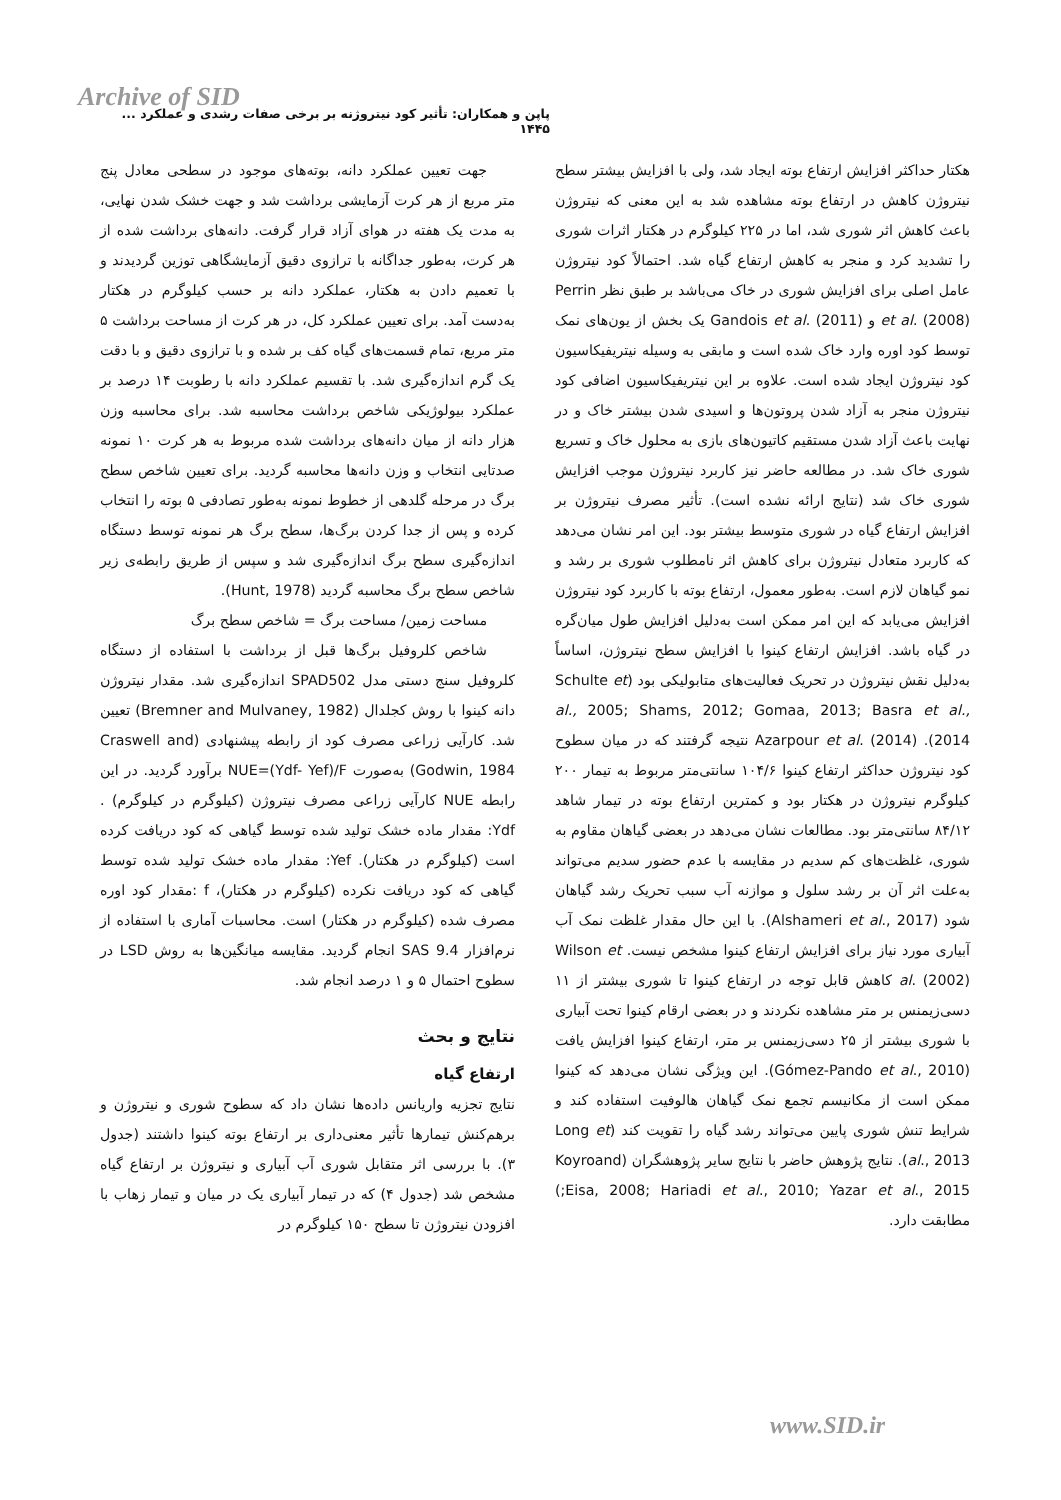Archive of SID
پاپن و همکاران: تأثیر کود نیتروژنه بر برخی صفات رشدی و عملکرد ... ۱۴۴۵
جهت تعیین عملکرد دانه، بوته‌های موجود در سطحی معادل پنج متر مربع از هر کرت آزمایشی برداشت شد و جهت خشک شدن نهایی، به مدت یک هفته در هوای آزاد قرار گرفت. دانه‌های برداشت شده از هر کرت، به‌طور جداگانه با ترازوی دقیق آزمایشگاهی توزین گردیدند و با تعمیم دادن به هکتار، عملکرد دانه بر حسب کیلوگرم در هکتار به‌دست آمد. برای تعیین عملکرد کل، در هر کرت از مساحت برداشت ۵ متر مربع، تمام قسمت‌های گیاه کف بر شده و با ترازوی دقیق و با دقت یک گرم اندازه‌گیری شد. با تقسیم عملکرد دانه با رطوبت ۱۴ درصد بر عملکرد بیولوژیکی شاخص برداشت محاسبه شد. برای محاسبه وزن هزار دانه از میان دانه‌های برداشت شده مربوط به هر کرت ۱۰ نمونه صدتایی انتخاب و وزن دانه‌ها محاسبه گردید. برای تعیین شاخص سطح برگ در مرحله گلدهی از خطوط نمونه به‌طور تصادفی ۵ بوته را انتخاب کرده و پس از جدا کردن برگ‌ها، سطح برگ هر نمونه توسط دستگاه اندازه‌گیری سطح برگ اندازه‌گیری شد و سپس از طریق رابطه‌ی زیر شاخص سطح برگ محاسبه گردید (Hunt, 1978).
مساحت زمین/ مساحت برگ = شاخص سطح برگ
شاخص کلروفیل برگ‌ها قبل از برداشت با استفاده از دستگاه کلروفیل سنج دستی مدل SPAD502 اندازه‌گیری شد. مقدار نیتروژن دانه کینوا با روش کجلدال (Bremner and Mulvaney, 1982) تعیین شد. کارآیی زراعی مصرف کود از رابطه پیشنهادی (Craswell and Godwin, 1984) به‌صورت NUE=(Ydf- Yef)/F برآورد گردید. در این رابطه NUE کارآیی زراعی مصرف نیتروژن (کیلوگرم در کیلوگرم) . Ydf: مقدار ماده خشک تولید شده توسط گیاهی که کود دریافت کرده است (کیلوگرم در هکتار). Yef: مقدار ماده خشک تولید شده توسط گیاهی که کود دریافت نکرده (کیلوگرم در هکتار)، f :مقدار کود اوره مصرف شده (کیلوگرم در هکتار) است. محاسبات آماری با استفاده از نرم‌افزار SAS 9.4 انجام گردید. مقایسه میانگین‌ها به روش LSD در سطوح احتمال ۵ و ۱ درصد انجام شد.
نتایج و بحث
ارتفاع گیاه
نتایج تجزیه واریانس داده‌ها نشان داد که سطوح شوری و نیتروژن و برهم‌کنش تیمارها تأثیر معنی‌داری بر ارتفاع بوته کینوا داشتند (جدول ۳). با بررسی اثر متقابل شوری آب آبیاری و نیتروژن بر ارتفاع گیاه مشخص شد (جدول ۴) که در تیمار آبیاری یک در میان و تیمار زهاب با افزودن نیتروژن تا سطح ۱۵۰ کیلوگرم در
هکتار حداکثر افزایش ارتفاع بوته ایجاد شد، ولی با افزایش بیشتر سطح نیتروژن کاهش در ارتفاع بوته مشاهده شد به این معنی که نیتروژن باعث کاهش اثر شوری شد، اما در ۲۲۵ کیلوگرم در هکتار اثرات شوری را تشدید کرد و منجر به کاهش ارتفاع گیاه شد. احتمالاً کود نیتروژن عامل اصلی برای افزایش شوری در خاک می‌باشد بر طبق نظر Perrin et al. (2008) و Gandois et al. (2011) یک بخش از یون‌های نمک توسط کود اوره وارد خاک شده است و مابقی به وسیله نیتریفیکاسیون کود نیتروژن ایجاد شده است. علاوه بر این نیتریفیکاسیون اضافی کود نیتروژن منجر به آزاد شدن پروتون‌ها و اسیدی شدن بیشتر خاک و در نهایت باعث آزاد شدن مستقیم کاتیون‌های بازی به محلول خاک و تسریع شوری خاک شد. در مطالعه حاضر نیز کاربرد نیتروژن موجب افزایش شوری خاک شد (نتایج ارائه نشده است). تأثیر مصرف نیتروژن بر افزایش ارتفاع گیاه در شوری متوسط بیشتر بود. این امر نشان می‌دهد که کاربرد متعادل نیتروژن برای کاهش اثر نامطلوب شوری بر رشد و نمو گیاهان لازم است. به‌طور معمول، ارتفاع بوته با کاربرد کود نیتروژن افزایش می‌یابد که این امر ممکن است به‌دلیل افزایش طول میان‌گره در گیاه باشد. افزایش ارتفاع کینوا با افزایش سطح نیتروژن، اساساً به‌دلیل نقش نیتروژن در تحریک فعالیت‌های متابولیکی بود (Schulte et al., 2005; Shams, 2012; Gomaa, 2013; Basra et al., 2014). Azarpour et al. (2014) نتیجه گرفتند که در میان سطوح کود نیتروژن حداکثر ارتفاع کینوا ۱۰۴/۶ سانتی‌متر مربوط به تیمار ۲۰۰ کیلوگرم نیتروژن در هکتار بود و کمترین ارتفاع بوته در تیمار شاهد ۸۴/۱۲ سانتی‌متر بود. مطالعات نشان می‌دهد در بعضی گیاهان مقاوم به شوری، غلظت‌های کم سدیم در مقایسه با عدم حضور سدیم می‌تواند به‌علت اثر آن بر رشد سلول و موازنه آب سبب تحریک رشد گیاهان شود (Alshameri et al., 2017). با این حال مقدار غلظت نمک آب آبیاری مورد نیاز برای افزایش ارتفاع کینوا مشخص نیست. Wilson et al. (2002) کاهش قابل توجه در ارتفاع کینوا تا شوری بیشتر از ۱۱ دسی‌زیمنس بر متر مشاهده نکردند و در بعضی ارقام کینوا تحت آبیاری با شوری بیشتر از ۲۵ دسی‌زیمنس بر متر، ارتفاع کینوا افزایش یافت (Gómez-Pando et al., 2010). این ویژگی نشان می‌دهد که کینوا ممکن است از مکانیسم تجمع نمک گیاهان هالوفیت استفاده کند و شرایط تنش شوری پایین می‌تواند رشد گیاه را تقویت کند (Long et al., 2013). نتایج پژوهش حاضر با نتایج سایر پژوهشگران (Koyroand Eisa, 2008; Hariadi et al., 2010; Yazar et al., 2015;) مطابقت دارد.
www.SID.ir